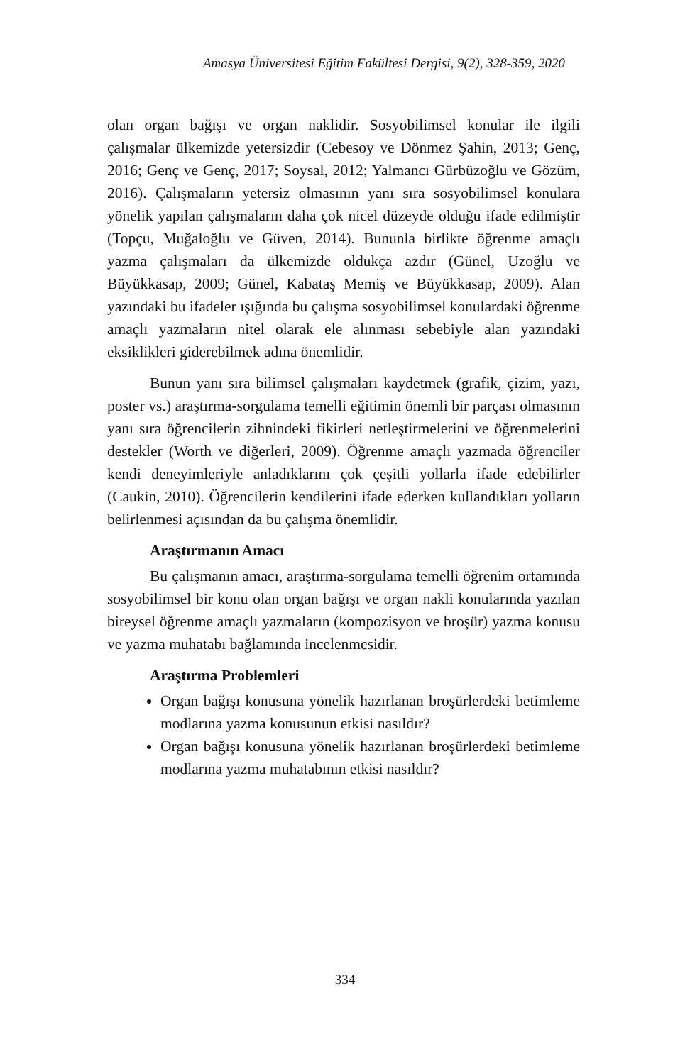Amasya Üniversitesi Eğitim Fakültesi Dergisi, 9(2), 328-359, 2020
olan organ bağışı ve organ naklidir. Sosyobilimsel konular ile ilgili çalışmalar ülkemizde yetersizdir (Cebesoy ve Dönmez Şahin, 2013; Genç, 2016; Genç ve Genç, 2017; Soysal, 2012; Yalmancı Gürbüzoğlu ve Gözüm, 2016). Çalışmaların yetersiz olmasının yanı sıra sosyobilimsel konulara yönelik yapılan çalışmaların daha çok nicel düzeyde olduğu ifade edilmiştir (Topçu, Muğaloğlu ve Güven, 2014). Bununla birlikte öğrenme amaçlı yazma çalışmaları da ülkemizde oldukça azdır (Günel, Uzoğlu ve Büyükkasap, 2009; Günel, Kabataş Memiş ve Büyükkasap, 2009). Alan yazındaki bu ifadeler ışığında bu çalışma sosyobilimsel konulardaki öğrenme amaçlı yazmaların nitel olarak ele alınması sebebiyle alan yazındaki eksiklikleri giderebilmek adına önemlidir.
Bunun yanı sıra bilimsel çalışmaları kaydetmek (grafik, çizim, yazı, poster vs.) araştırma-sorgulama temelli eğitimin önemli bir parçası olmasının yanı sıra öğrencilerin zihnindeki fikirleri netleştirmelerini ve öğrenmelerini destekler (Worth ve diğerleri, 2009). Öğrenme amaçlı yazmada öğrenciler kendi deneyimleriyle anladıklarını çok çeşitli yollarla ifade edebilirler (Caukin, 2010). Öğrencilerin kendilerini ifade ederken kullandıkları yolların belirlenmesi açısından da bu çalışma önemlidir.
Araştırmanın Amacı
Bu çalışmanın amacı, araştırma-sorgulama temelli öğrenim ortamında sosyobilimsel bir konu olan organ bağışı ve organ nakli konularında yazılan bireysel öğrenme amaçlı yazmaların (kompozisyon ve broşür) yazma konusu ve yazma muhatabı bağlamında incelenmesidir.
Araştırma Problemleri
Organ bağışı konusuna yönelik hazırlanan broşürlerdeki betimleme modlarına yazma konusunun etkisi nasıldır?
Organ bağışı konusuna yönelik hazırlanan broşürlerdeki betimleme modlarına yazma muhatabının etkisi nasıldır?
334